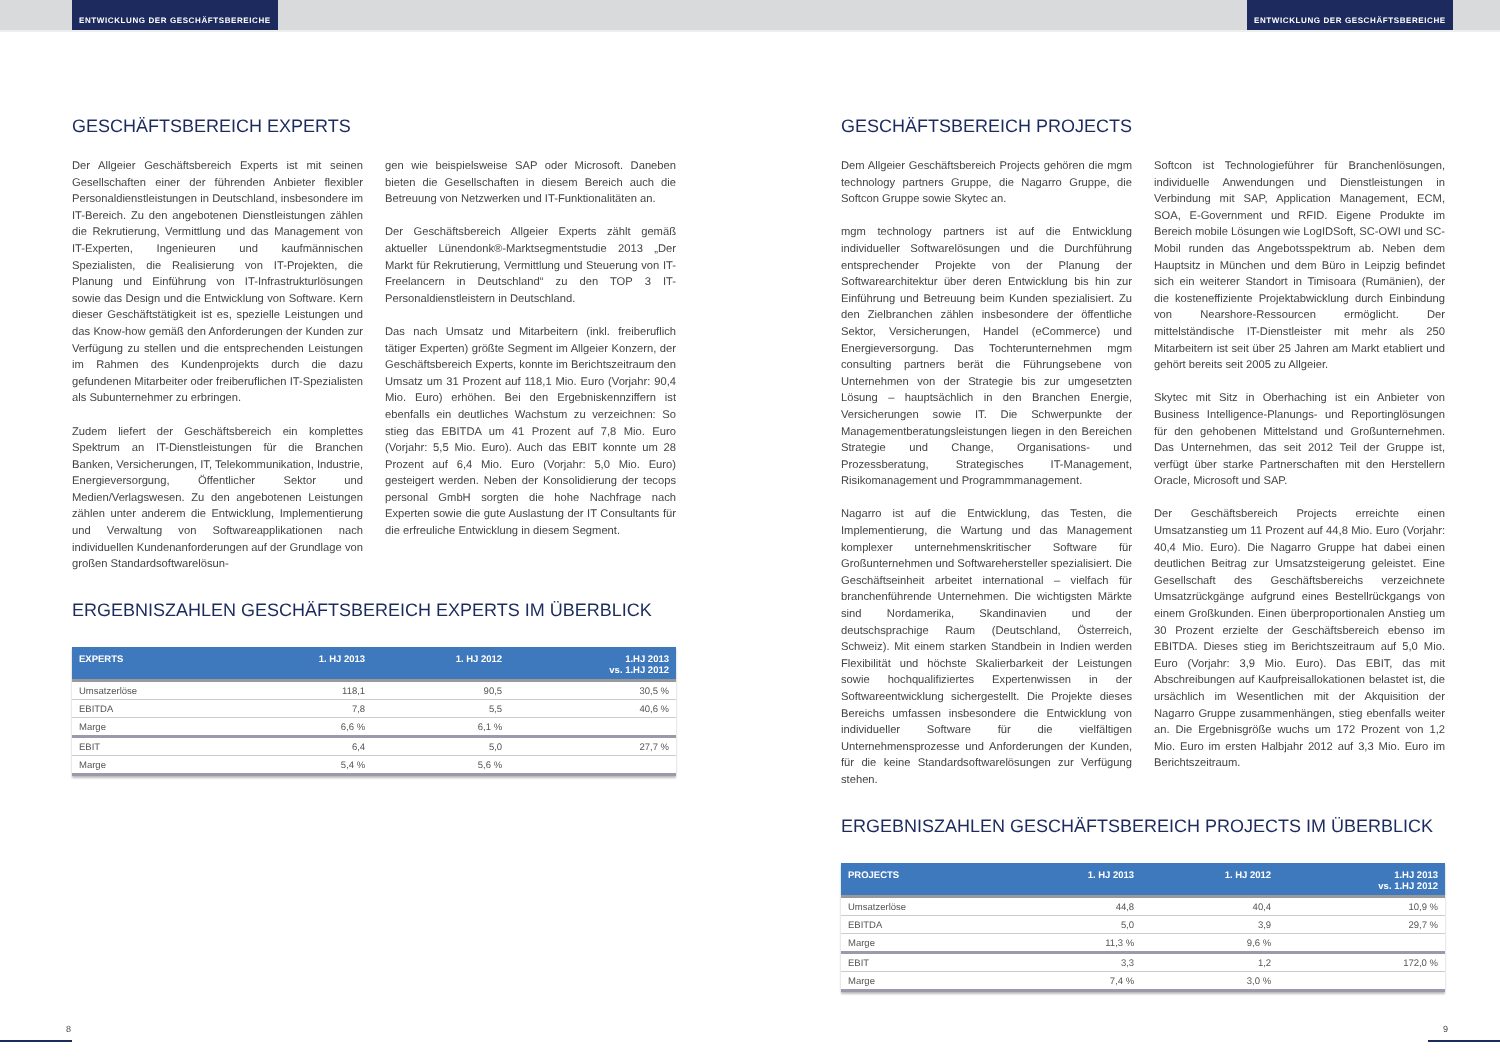ENTWICKLUNG DER GESCHÄFTSBEREICHE
ENTWICKLUNG DER GESCHÄFTSBEREICHE
GESCHÄFTSBEREICH EXPERTS
Der Allgeier Geschäftsbereich Experts ist mit seinen Gesellschaften einer der führenden Anbieter flexibler Personaldienstleistungen in Deutschland, insbesondere im IT-Bereich. Zu den angebotenen Dienstleistungen zählen die Rekrutierung, Vermittlung und das Management von IT-Experten, Ingenieuren und kaufmännischen Spezialisten, die Realisierung von IT-Projekten, die Planung und Einführung von IT-Infrastrukturlösungen sowie das Design und die Entwicklung von Software. Kern dieser Geschäftstätigkeit ist es, spezielle Leistungen und das Know-how gemäß den Anforderungen der Kunden zur Verfügung zu stellen und die entsprechenden Leistungen im Rahmen des Kundenprojekts durch die dazu gefundenen Mitarbeiter oder freiberuflichen IT-Spezialisten als Subunternehmer zu erbringen.
Zudem liefert der Geschäftsbereich ein komplettes Spektrum an IT-Dienstleistungen für die Branchen Banken, Versicherungen, IT, Telekommunikation, Industrie, Energieversorgung, Öffentlicher Sektor und Medien/Verlagswesen. Zu den angebotenen Leistungen zählen unter anderem die Entwicklung, Implementierung und Verwaltung von Softwareapplikationen nach individuellen Kundenanforderungen auf der Grundlage von großen Standardsoftwarelösun-
gen wie beispielsweise SAP oder Microsoft. Daneben bieten die Gesellschaften in diesem Bereich auch die Betreuung von Netzwerken und IT-Funktionalitäten an.
Der Geschäftsbereich Allgeier Experts zählt gemäß aktueller Lünendonk®-Marktsegmentstudie 2013 „Der Markt für Rekrutierung, Vermittlung und Steuerung von IT-Freelancern in Deutschland“ zu den TOP 3 IT-Personaldienstleistern in Deutschland.
Das nach Umsatz und Mitarbeitern (inkl. freiberuflich tätiger Experten) größte Segment im Allgeier Konzern, der Geschäftsbereich Experts, konnte im Berichtszeitraum den Umsatz um 31 Prozent auf 118,1 Mio. Euro (Vorjahr: 90,4 Mio. Euro) erhöhen. Bei den Ergebniskennziffern ist ebenfalls ein deutliches Wachstum zu verzeichnen: So stieg das EBITDA um 41 Prozent auf 7,8 Mio. Euro (Vorjahr: 5,5 Mio. Euro). Auch das EBIT konnte um 28 Prozent auf 6,4 Mio. Euro (Vorjahr: 5,0 Mio. Euro) gesteigert werden. Neben der Konsolidierung der tecops personal GmbH sorgten die hohe Nachfrage nach Experten sowie die gute Auslastung der IT Consultants für die erfreuliche Entwicklung in diesem Segment.
ERGEBNISZAHLEN GESCHÄFTSBEREICH EXPERTS IM ÜBERBLICK
| EXPERTS | 1. HJ 2013 | 1. HJ 2012 | 1.HJ 2013 vs. 1.HJ 2012 |
| --- | --- | --- | --- |
| Umsatzerlöse | 118,1 | 90,5 | 30,5 % |
| EBITDA | 7,8 | 5,5 | 40,6 % |
| Marge | 6,6 % | 6,1 % | |
| EBIT | 6,4 | 5,0 | 27,7 % |
| Marge | 5,4 % | 5,6 % | |
GESCHÄFTSBEREICH PROJECTS
Dem Allgeier Geschäftsbereich Projects gehören die mgm technology partners Gruppe, die Nagarro Gruppe, die Softcon Gruppe sowie Skytec an.
mgm technology partners ist auf die Entwicklung individueller Softwarelösungen und die Durchführung entsprechender Projekte von der Planung der Softwarearchitektur über deren Entwicklung bis hin zur Einführung und Betreuung beim Kunden spezialisiert. Zu den Zielbranchen zählen insbesondere der öffentliche Sektor, Versicherungen, Handel (eCommerce) und Energieversorgung. Das Tochterunternehmen mgm consulting partners berät die Führungsebene von Unternehmen von der Strategie bis zur umgesetzten Lösung – hauptsächlich in den Branchen Energie, Versicherungen sowie IT. Die Schwerpunkte der Managementberatungsleistungen liegen in den Bereichen Strategie und Change, Organisations- und Prozessberatung, Strategisches IT-Management, Risikomanagement und Programmmanagement.
Nagarro ist auf die Entwicklung, das Testen, die Implementierung, die Wartung und das Management komplexer unternehmenskritischer Software für Großunternehmen und Softwarehersteller spezialisiert. Die Geschäftseinheit arbeitet international – vielfach für branchenführende Unternehmen. Die wichtigsten Märkte sind Nordamerika, Skandinavien und der deutschsprachige Raum (Deutschland, Österreich, Schweiz). Mit einem starken Standbein in Indien werden Flexibilität und höchste Skalierbarkeit der Leistungen sowie hochqualifiziertes Expertenwissen in der Softwareentwicklung sichergestellt. Die Projekte dieses Bereichs umfassen insbesondere die Entwicklung von individueller Software für die vielfältigen Unternehmensprozesse und Anforderungen der Kunden, für die keine Standardsoftwarelösungen zur Verfügung stehen.
Softcon ist Technologieführer für Branchenlösungen, individuelle Anwendungen und Dienstleistungen in Verbindung mit SAP, Application Management, ECM, SOA, E-Government und RFID. Eigene Produkte im Bereich mobile Lösungen wie LogIDSoft, SC-OWI und SC-Mobil runden das Angebotsspektrum ab. Neben dem Hauptsitz in München und dem Büro in Leipzig befindet sich ein weiterer Standort in Timisoara (Rumänien), der die kosteneffiziente Projektabwicklung durch Einbindung von Nearshore-Ressourcen ermöglicht. Der mittelständische IT-Dienstleister mit mehr als 250 Mitarbeitern ist seit über 25 Jahren am Markt etabliert und gehört bereits seit 2005 zu Allgeier.
Skytec mit Sitz in Oberhaching ist ein Anbieter von Business Intelligence-Planungs- und Reportinglösungen für den gehobenen Mittelstand und Großunternehmen. Das Unternehmen, das seit 2012 Teil der Gruppe ist, verfügt über starke Partnerschaften mit den Herstellern Oracle, Microsoft und SAP.
Der Geschäftsbereich Projects erreichte einen Umsatzanstieg um 11 Prozent auf 44,8 Mio. Euro (Vorjahr: 40,4 Mio. Euro). Die Nagarro Gruppe hat dabei einen deutlichen Beitrag zur Umsatzsteigerung geleistet. Eine Gesellschaft des Geschäftsbereichs verzeichnete Umsatzrückgänge aufgrund eines Bestellrückgangs von einem Großkunden. Einen überproportionalen Anstieg um 30 Prozent erzielte der Geschäftsbereich ebenso im EBITDA. Dieses stieg im Berichtszeitraum auf 5,0 Mio. Euro (Vorjahr: 3,9 Mio. Euro). Das EBIT, das mit Abschreibungen auf Kaufpreisallokationen belastet ist, die ursächlich im Wesentlichen mit der Akquisition der Nagarro Gruppe zusammenhängen, stieg ebenfalls weiter an. Die Ergebnisgröße wuchs um 172 Prozent von 1,2 Mio. Euro im ersten Halbjahr 2012 auf 3,3 Mio. Euro im Berichtszeitraum.
ERGEBNISZAHLEN GESCHÄFTSBEREICH PROJECTS IM ÜBERBLICK
| PROJECTS | 1. HJ 2013 | 1. HJ 2012 | 1.HJ 2013 vs. 1.HJ 2012 |
| --- | --- | --- | --- |
| Umsatzerlöse | 44,8 | 40,4 | 10,9 % |
| EBITDA | 5,0 | 3,9 | 29,7 % |
| Marge | 11,3 % | 9,6 % | |
| EBIT | 3,3 | 1,2 | 172,0 % |
| Marge | 7,4 % | 3,0 % | |
8 9